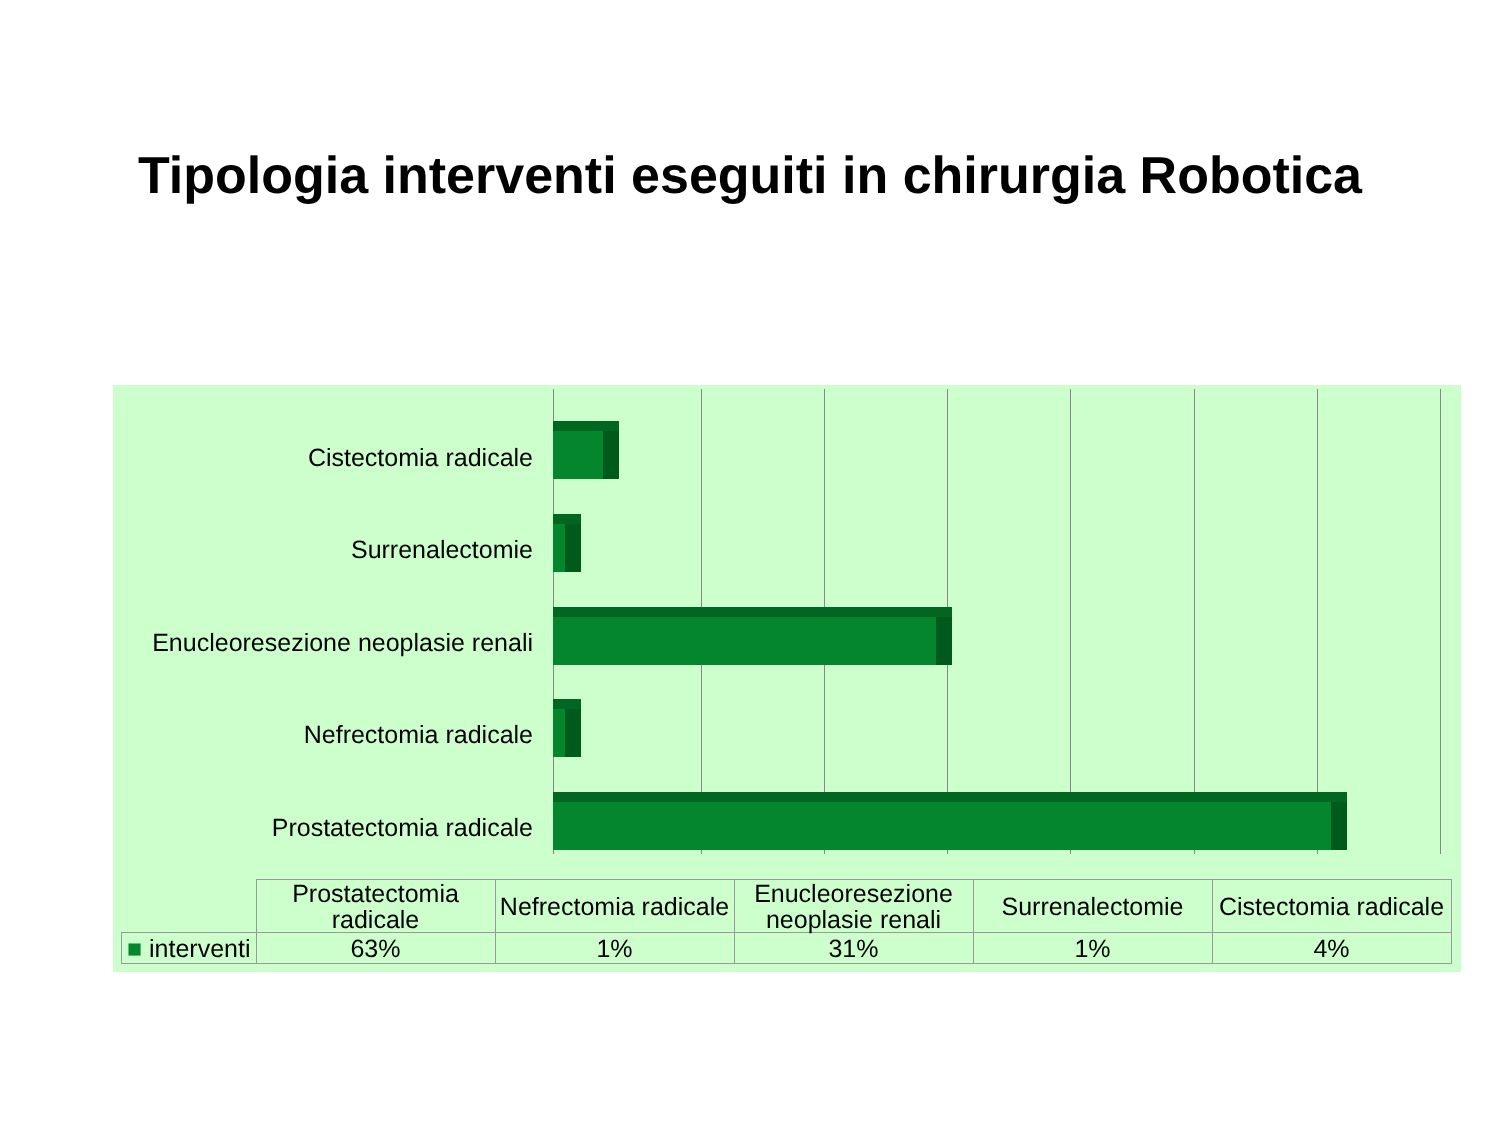Tipologia interventi eseguiti in chirurgia Robotica
Cistectomia radicale
Surrenalectomie
Enucleoresezione neoplasie renali
Nefrectomia radicale
Prostatectomia radicale
| | Prostatectomia radicale | Nefrectomia radicale | Enucleoresezione neoplasie renali | Surrenalectomie | Cistectomia radicale |
| ■ interventi | 63% | 1% | 31% | 1% | 4% |